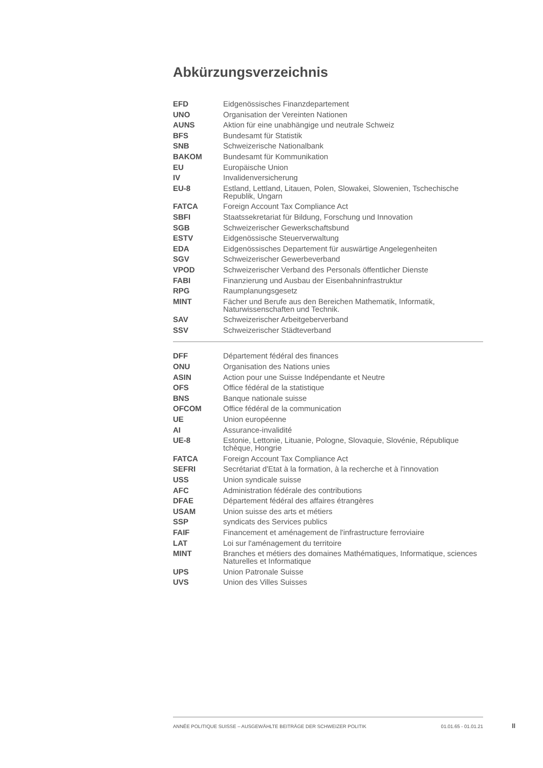Abkürzungsverzeichnis
| EFD | Eidgenössisches Finanzdepartement |
| UNO | Organisation der Vereinten Nationen |
| AUNS | Aktion für eine unabhängige und neutrale Schweiz |
| BFS | Bundesamt für Statistik |
| SNB | Schweizerische Nationalbank |
| BAKOM | Bundesamt für Kommunikation |
| EU | Europäische Union |
| IV | Invalidenversicherung |
| EU-8 | Estland, Lettland, Litauen, Polen, Slowakei, Slowenien, Tschechische Republik, Ungarn |
| FATCA | Foreign Account Tax Compliance Act |
| SBFI | Staatssekretariat für Bildung, Forschung und Innovation |
| SGB | Schweizerischer Gewerkschaftsbund |
| ESTV | Eidgenössische Steuerverwaltung |
| EDA | Eidgenössisches Departement für auswärtige Angelegenheiten |
| SGV | Schweizerischer Gewerbeverband |
| VPOD | Schweizerischer Verband des Personals öffentlicher Dienste |
| FABI | Finanzierung und Ausbau der Eisenbahninfrastruktur |
| RPG | Raumplanungsgesetz |
| MINT | Fächer und Berufe aus den Bereichen Mathematik, Informatik, Naturwissenschaften und Technik. |
| SAV | Schweizerischer Arbeitgeberverband |
| SSV | Schweizerischer Städteverband |
| DFF | Département fédéral des finances |
| ONU | Organisation des Nations unies |
| ASIN | Action pour une Suisse Indépendante et Neutre |
| OFS | Office fédéral de la statistique |
| BNS | Banque nationale suisse |
| OFCOM | Office fédéral de la communication |
| UE | Union européenne |
| AI | Assurance-invalidité |
| UE-8 | Estonie, Lettonie, Lituanie, Pologne, Slovaquie, Slovénie, République tchèque, Hongrie |
| FATCA | Foreign Account Tax Compliance Act |
| SEFRI | Secrétariat d'Etat à la formation, à la recherche et à l'innovation |
| USS | Union syndicale suisse |
| AFC | Administration fédérale des contributions |
| DFAE | Département fédéral des affaires étrangères |
| USAM | Union suisse des arts et métiers |
| SSP | syndicats des Services publics |
| FAIF | Financement et aménagement de l'infrastructure ferroviaire |
| LAT | Loi sur l'aménagement du territoire |
| MINT | Branches et métiers des domaines Mathématiques, Informatique, sciences Naturelles et Informatique |
| UPS | Union Patronale Suisse |
| UVS | Union des Villes Suisses |
ANNÉE POLITIQUE SUISSE – AUSGEWÄHLTE BEITRÄGE DER SCHWEIZER POLITIK 01.01.65 - 01.01.21
II